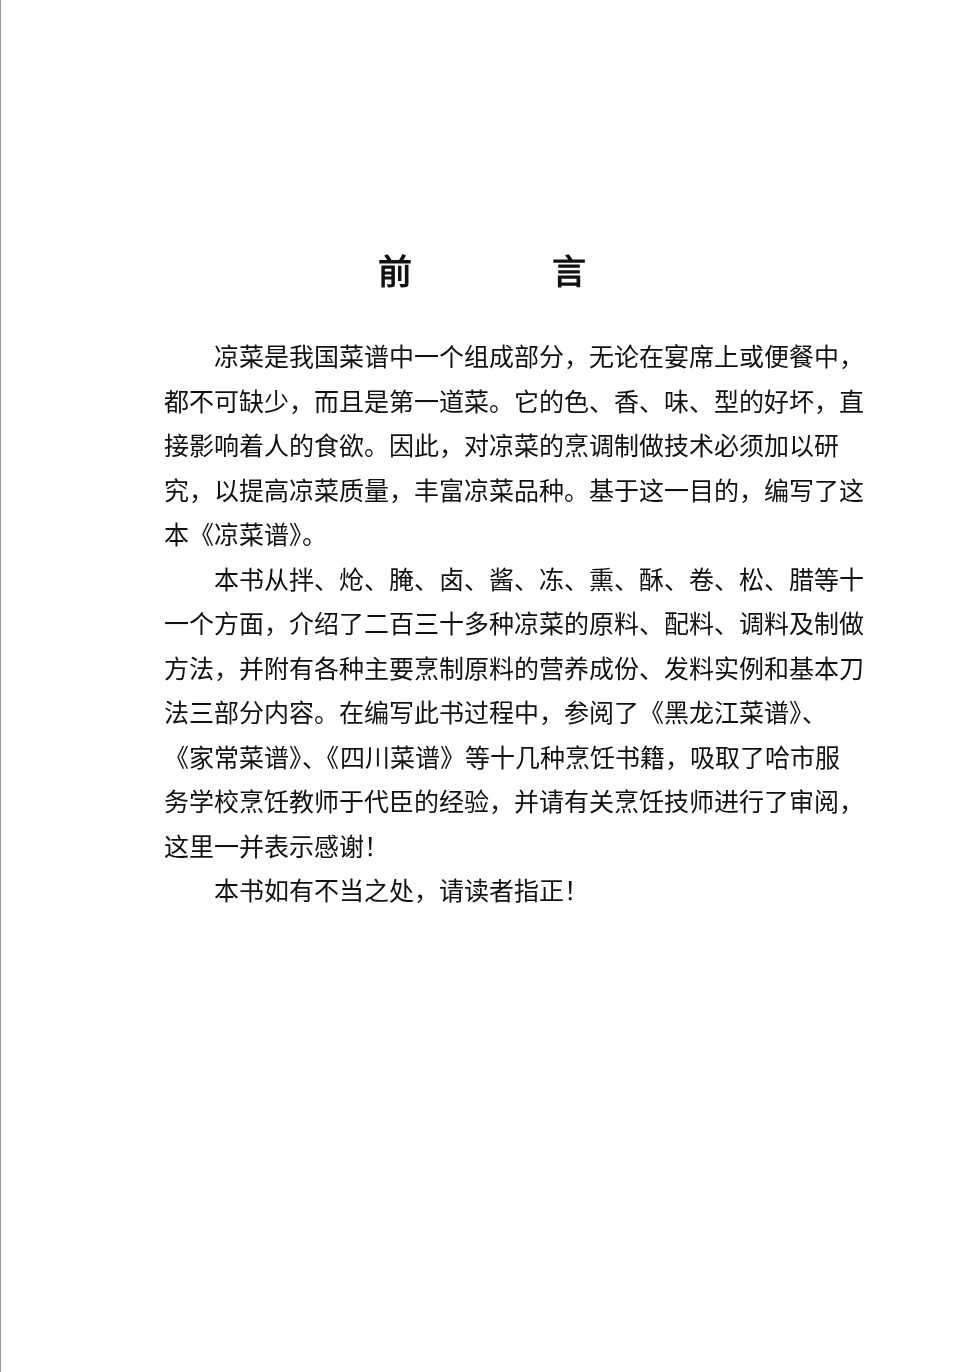前言
凉菜是我国菜谱中一个组成部分，无论在宴席上或便餐中，都不可缺少，而且是第一道菜。它的色、香、味、型的好坏，直接影响着人的食欲。因此，对凉菜的烹调制做技术必须加以研究，以提高凉菜质量，丰富凉菜品种。基于这一目的，编写了这本《凉菜谱》。
本书从拌、炝、腌、卤、酱、冻、熏、酥、卷、松、腊等十一个方面，介绍了二百三十多种凉菜的原料、配料、调料及制做方法，并附有各种主要烹制原料的营养成份、发料实例和基本刀法三部分内容。在编写此书过程中，参阅了《黑龙江菜谱》、《家常菜谱》、《四川菜谱》等十几种烹饪书籍，吸取了哈市服务学校烹饪教师于代臣的经验，并请有关烹饪技师进行了审阅，这里一并表示感谢！
本书如有不当之处，请读者指正！